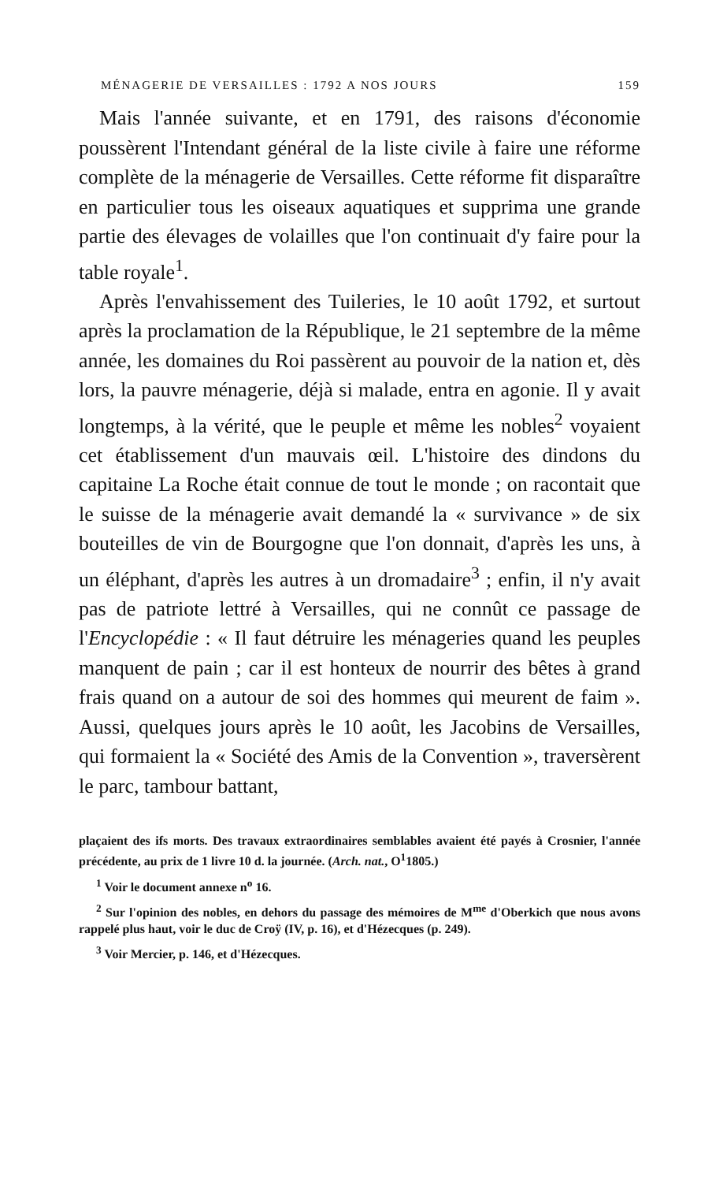MÉNAGERIE DE VERSAILLES : 1792 A NOS JOURS 159
Mais l'année suivante, et en 1791, des raisons d'économie poussèrent l'Intendant général de la liste civile à faire une réforme complète de la ménagerie de Versailles. Cette réforme fit disparaître en particulier tous les oiseaux aquatiques et supprima une grande partie des élevages de volailles que l'on continuait d'y faire pour la table royale<sup>1</sup>.
Après l'envahissement des Tuileries, le 10 août 1792, et surtout après la proclamation de la République, le 21 septembre de la même année, les domaines du Roi passèrent au pouvoir de la nation et, dès lors, la pauvre ménagerie, déjà si malade, entra en agonie. Il y avait longtemps, à la vérité, que le peuple et même les nobles<sup>2</sup> voyaient cet établissement d'un mauvais œil. L'histoire des dindons du capitaine La Roche était connue de tout le monde ; on racontait que le suisse de la ménagerie avait demandé la « survivance » de six bouteilles de vin de Bourgogne que l'on donnait, d'après les uns, à un éléphant, d'après les autres à un dromadaire<sup>3</sup> ; enfin, il n'y avait pas de patriote lettré à Versailles, qui ne connût ce passage de l'Encyclopédie : « Il faut détruire les ménageries quand les peuples manquent de pain ; car il est honteux de nourrir des bêtes à grand frais quand on a autour de soi des hommes qui meurent de faim ». Aussi, quelques jours après le 10 août, les Jacobins de Versailles, qui formaient la « Société des Amis de la Convention », traversèrent le parc, tambour battant,
plaçaient des ifs morts. Des travaux extraordinaires semblables avaient été payés à Crosnier, l'année précédente, au prix de 1 livre 10 d. la journée. (Arch. nat., O<sup>1</sup>1805.)
<sup>1</sup> Voir le document annexe n<sup>o</sup> 16.
<sup>2</sup> Sur l'opinion des nobles, en dehors du passage des mémoires de M<sup>me</sup> d'Oberkich que nous avons rappelé plus haut, voir le duc de Croÿ (IV, p. 16), et d'Hézecques (p. 249).
<sup>3</sup> Voir Mercier, p. 146, et d'Hézecques.